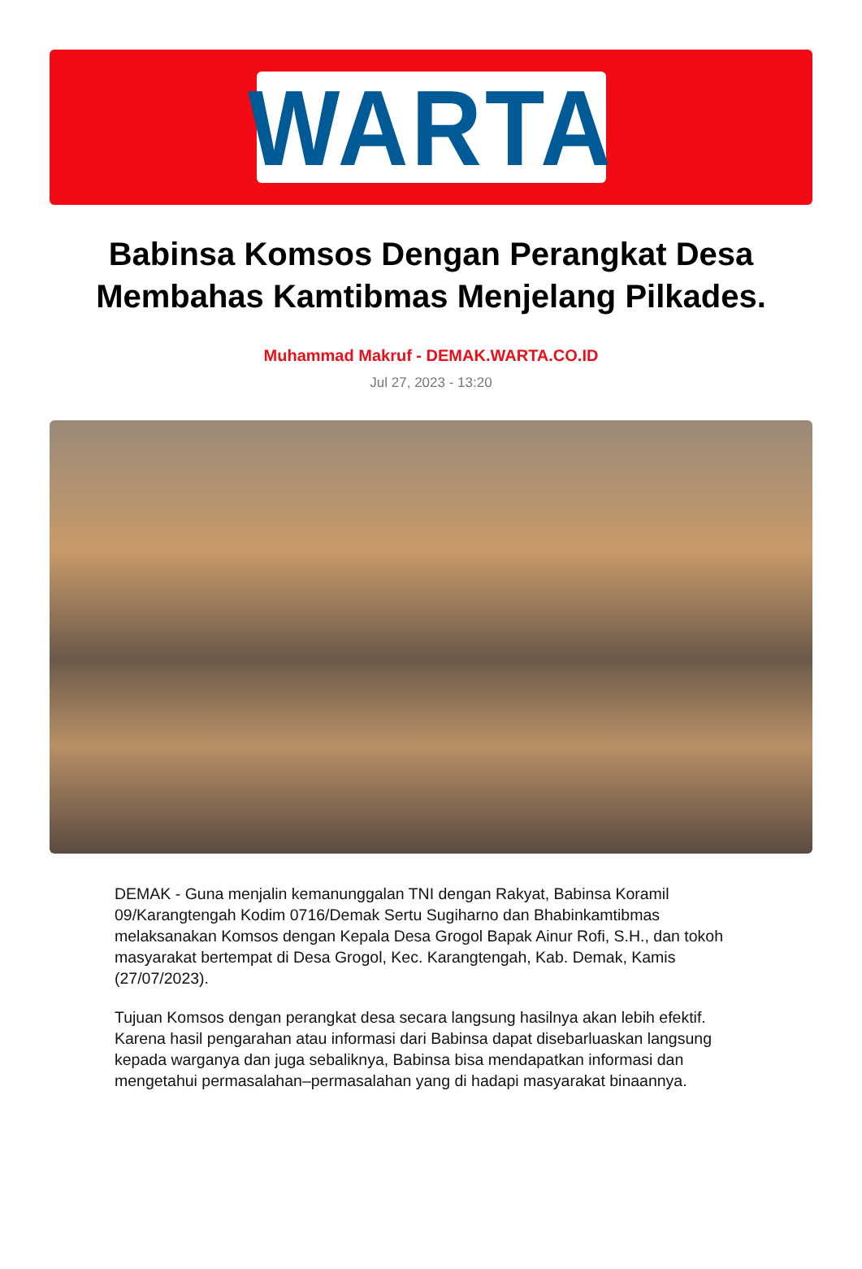WARTA
Babinsa Komsos Dengan Perangkat Desa Membahas Kamtibmas Menjelang Pilkades.
Muhammad Makruf - DEMAK.WARTA.CO.ID
Jul 27, 2023 - 13:20
DEMAK - Guna menjalin kemanunggalan TNI dengan Rakyat, Babinsa Koramil 09/Karangtengah Kodim 0716/Demak Sertu Sugiharno dan Bhabinkamtibmas melaksanakan Komsos dengan Kepala Desa Grogol Bapak Ainur Rofi, S.H., dan tokoh masyarakat bertempat di Desa Grogol, Kec. Karangtengah, Kab. Demak, Kamis (27/07/2023).
Tujuan Komsos dengan perangkat desa secara langsung hasilnya akan lebih efektif. Karena hasil pengarahan atau informasi dari Babinsa dapat disebarluaskan langsung kepada warganya dan juga sebaliknya, Babinsa bisa mendapatkan informasi dan mengetahui permasalahan–permasalahan yang di hadapi masyarakat binaannya.